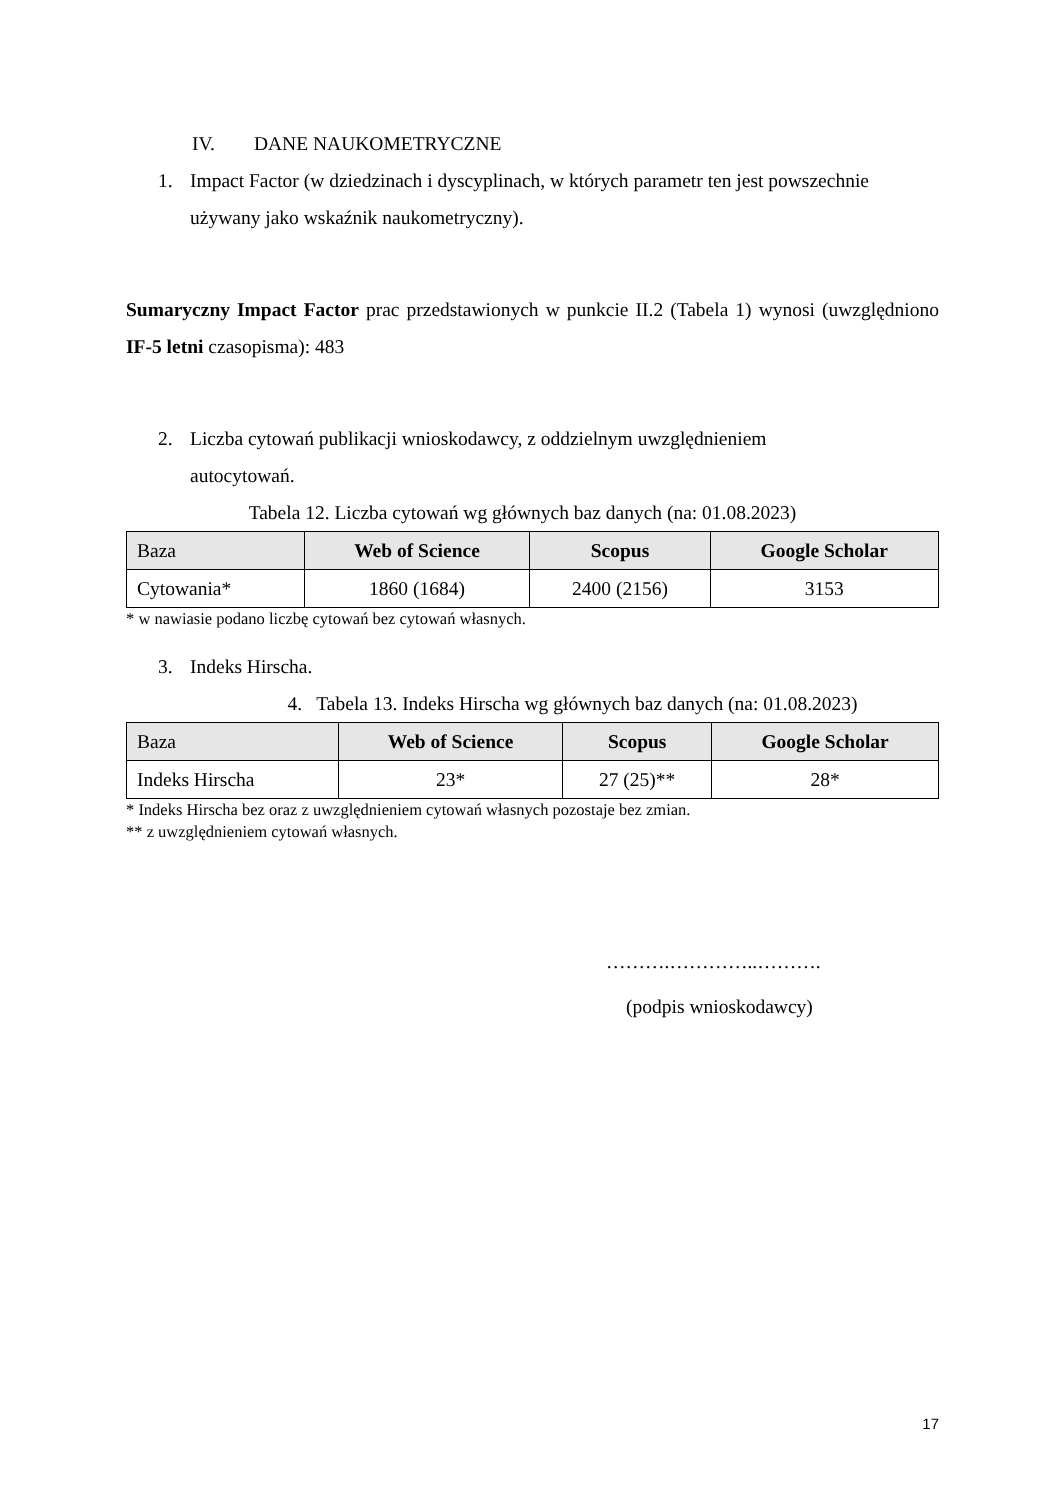IV. DANE NAUKOMETRYCZNE
1. Impact Factor (w dziedzinach i dyscyplinach, w których parametr ten jest powszechnie używany jako wskaźnik naukometryczny).
Sumaryczny Impact Factor prac przedstawionych w punkcie II.2 (Tabela 1) wynosi (uwzględniono IF-5 letni czasopisma): 483
2. Liczba cytowań publikacji wnioskodawcy, z oddzielnym uwzględnieniem
autocytowań.
Tabela 12. Liczba cytowań wg głównych baz danych (na: 01.08.2023)
| Baza | Web of Science | Scopus | Google Scholar |
| --- | --- | --- | --- |
| Cytowania* | 1860 (1684) | 2400 (2156) | 3153 |
* w nawiasie podano liczbę cytowań bez cytowań własnych.
3. Indeks Hirscha.
4. Tabela 13. Indeks Hirscha wg głównych baz danych (na: 01.08.2023)
| Baza | Web of Science | Scopus | Google Scholar |
| --- | --- | --- | --- |
| Indeks Hirscha | 23* | 27 (25)** | 28* |
* Indeks Hirscha bez oraz z uwzględnieniem cytowań własnych pozostaje bez zmian.
** z uwzględnieniem cytowań własnych.
……….…………..……….
(podpis wnioskodawcy)
17